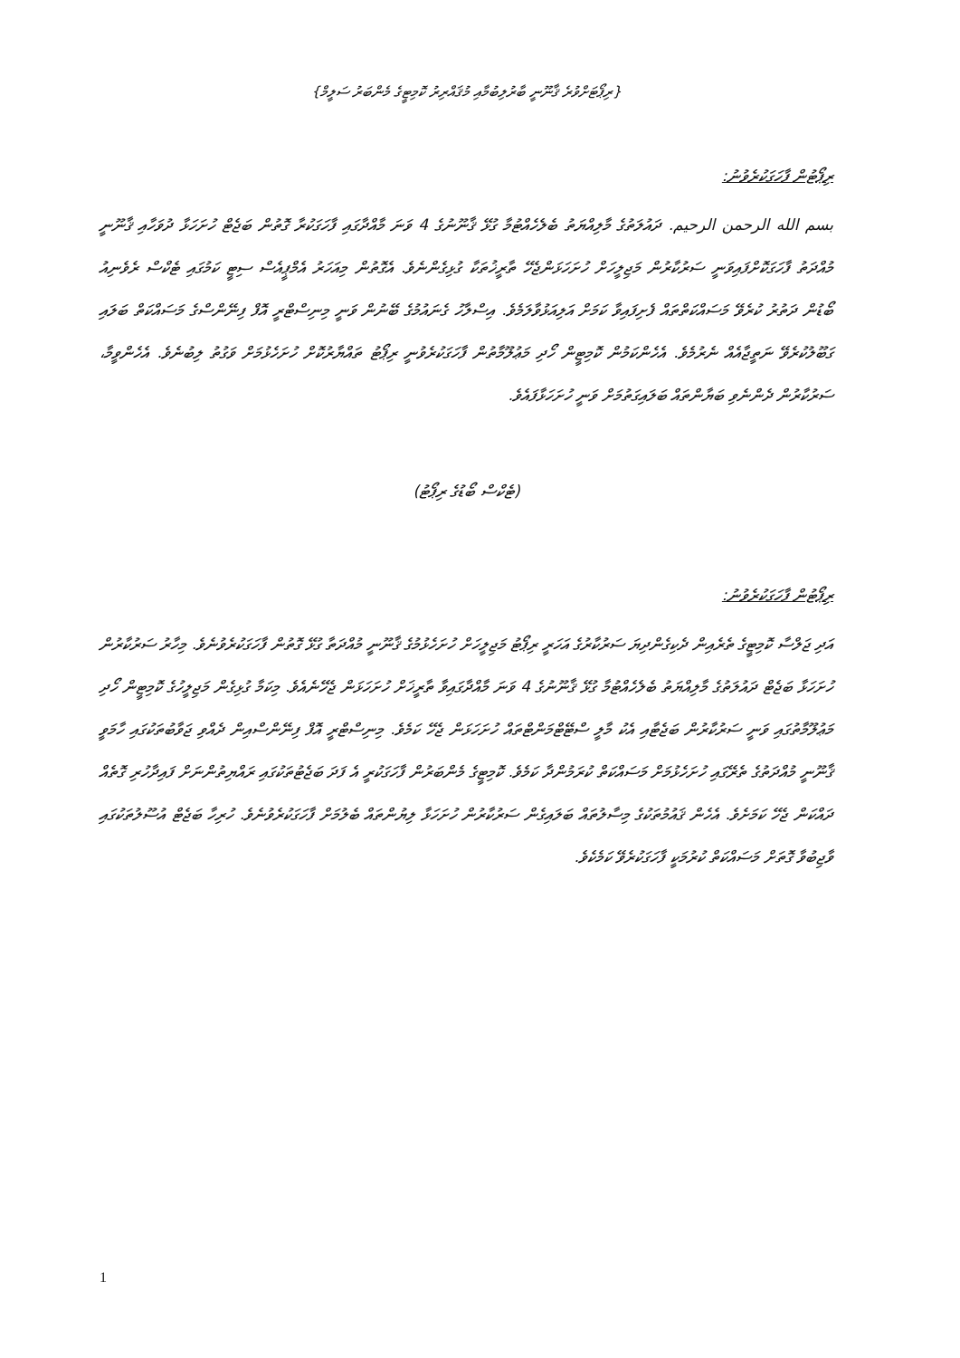{ރިޕޯޓަށްވުރެ ޤާނޫނީ ބާރުލިބުމާއި މުޤައްރިރު ކޮމިޓީގެ މެންބަރު ސަލީމް}
ރިޕޯޓުން ފާހަގަކުރެވުނު:
بسم الله الرحمن الرحيم. ދައުލަތުގެ މާލިއްޔަތު ބެލެހެއްޓުމާ ގުޅޭ ޤާނޫނުގެ 4 ވަނަ މާއްދާގައި ފާހަގަކުރާ ގޮތުން ބަޖެޓް ހުށަހަޅާ ދުވަހާއި ޤާނޫނީ މުއްދަތު ފާހަގަކޮށްފައިވަނީ ސަރުކާރުން މަޖިލީހަށް ހުށަހަޅަންޖެހޭ ތާރީޚުތަކާ ގުޅިގެންނެވެ. އެގޮތުން މިއަހަރު އެމްޕީއެސް ސިޓީ ކަމުގައި ޓެކްސް ރެވެނިއު ބޯޑުން ދަތުރު ކުރެވޭ މަސައްކަތްތައް ފެށިފައިވާ ކަމަށް އަލިއަޅުވާލަމެވެ. އިސްލާހު ގެނައުމުގެ ބޭނުން ވަނީ މިނިސްޓްރީ އޮފް ފިނޭންސްގެ މަސައްކަތް ބަލައި ގަބޫލުކުރެވޭ ނަތީޖާއެއް ނެރުމެވެ. އެހެންކަމުން ކޮމިޓީން ހޯދި މަޢުލޫމާތުން ފާހަގަކުރެވުނީ ރިޕޯޓު ތައްޔާރުކޮށް ހުށަހެޅުމަށް ވަގުތު ލިބުނެވެ. އެހެންވީމާ، ސަރުކާރުން ދެންނެވި ބަޔާންތައް ބަލައިގަތުމަށް ވަނީ ހުށަހަޅާފައެވެ.
(ޓެކްސް ބޯޑުގެ ރިޕޯޓު)
ރިޕޯޓުން ފާހަގަކުރެވުނު:
އަދި ޖަލްސާ ކޮމިޓީގެ ތެރެއިން ދެކިގެންދިޔަ ސަރުކާރުގެ އަހަރީ ރިޕޯޓު މަޖިލީހަށް ހުށަހެޅުމުގެ ޤާނޫނީ މުއްދަތާ ގުޅޭ ގޮތުން ފާހަގަކުރެވުނެވެ. މިހާރު ސަރުކާރުން ހުށަހަޅާ ބަޖެޓް ދައުލަތުގެ މާލިއްޔަތު ބެލެހެއްޓުމާ ގުޅޭ ޤާނޫނުގެ 4 ވަނަ މާއްދާގައިވާ ތާރީޚަށް ހުށަހަޅަން ޖެހޭނެއެވެ. މިކަމާ ގުޅިގެން މަޖިލީހުގެ ކޮމިޓީން ހޯދި މަޢުލޫމާތުގައި ވަނީ ސަރުކާރުން ބަޖެޓާއި އެކު މާލީ ސްޓޭޓްމަންޓްތައް ހުށަހަޅަން ޖެހޭ ކަމެވެ. މިނިސްޓްރީ އޮފް ފިނޭންސްއިން ދެއްވި ޖަވާބުތަކުގައި ހާމަވީ ޤާނޫނީ މުއްދަތުގެ ތެރޭގައި ހުށަހެޅުމަށް މަސައްކަތް ކުރަމުންދާ ކަމެވެ. ކޮމިޓީގެ މެންބަރުން ފާހަގަކުރީ އެ ފަދަ ބަޖެޓުތަކުގައި ރައްޔިތުންނަށް ފައިދާހުރި ގޮތެއް ދައްކަން ޖެހޭ ކަމަށެވެ. އެހެން ޤައުމުތަކުގެ މިސާލުތައް ބަލައިގެން ސަރުކާރުން ހުށަހަޅާ ލިޔުންތައް ބެލުމަށް ފާހަގަކުރެވުނެވެ. ހުރިހާ ބަޖެޓް އުސޫލުތަކުގައި ވާޖިބުވާ ގޮތަށް މަސައްކަތް ކުރުމަކީ ފާހަގަކުރެވޭ ކަމެކެވެ.
1